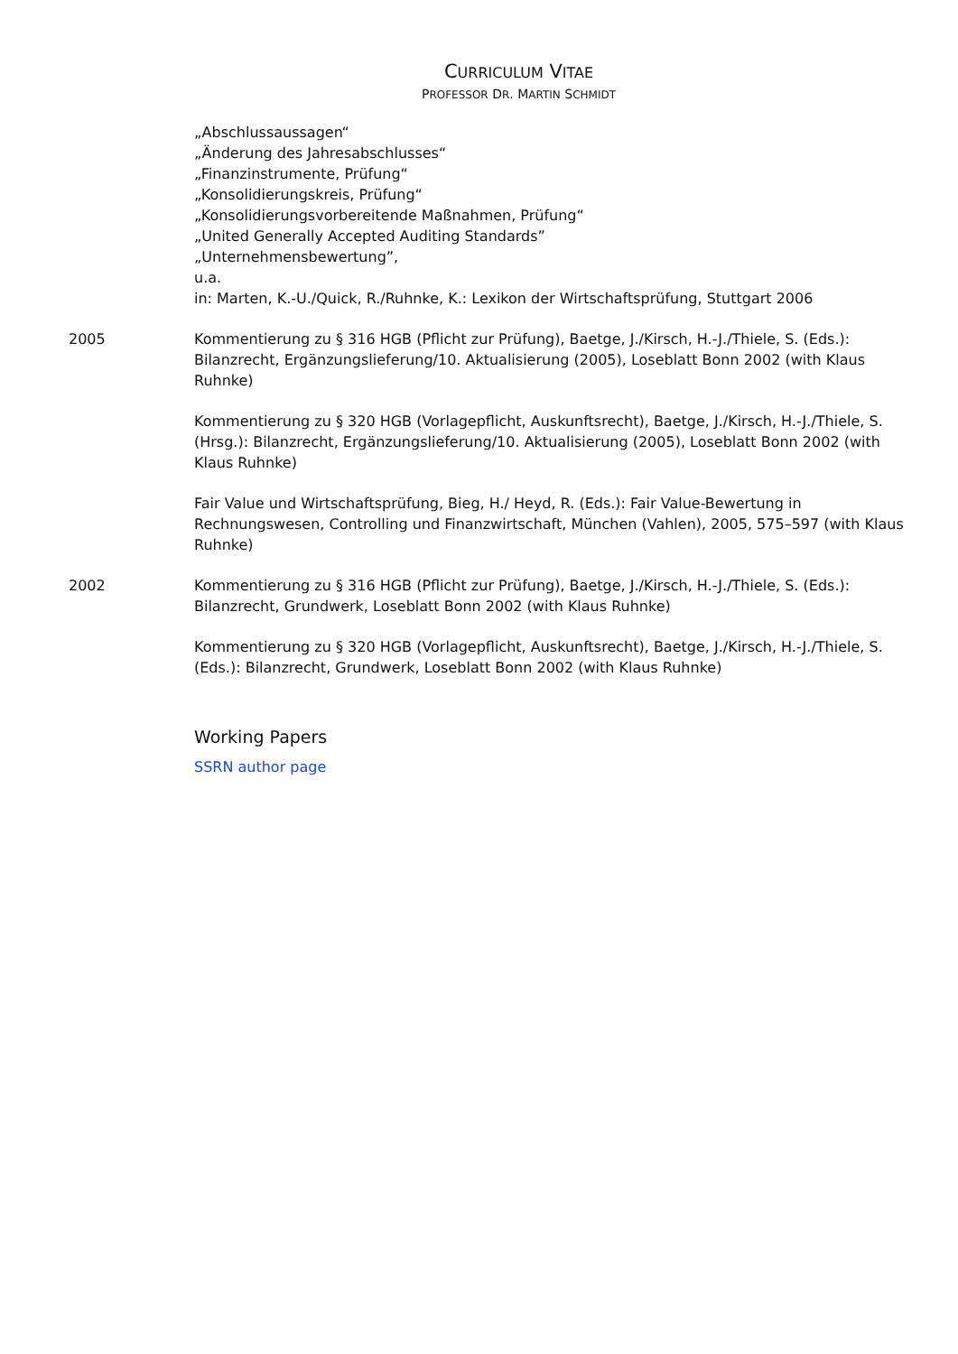CURRICULUM VITAE
PROFESSOR DR. MARTIN SCHMIDT
„Abschlussaussagen“
„Änderung des Jahresabschlusses“
„Finanzinstrumente, Prüfung“
„Konsolidierungskreis, Prüfung“
„Konsolidierungsvorbereitende Maßnahmen, Prüfung“
„United Generally Accepted Auditing Standards”
„Unternehmensbewertung”,
u.a.
in: Marten, K.-U./Quick, R./Ruhnke, K.: Lexikon der Wirtschaftsprüfung, Stuttgart 2006
2005 Kommentierung zu § 316 HGB (Pflicht zur Prüfung), Baetge, J./Kirsch, H.-J./Thiele, S. (Eds.): Bilanzrecht, Ergänzungslieferung/10. Aktualisierung (2005), Loseblatt Bonn 2002 (with Klaus Ruhnke)
Kommentierung zu § 320 HGB (Vorlagepflicht, Auskunftsrecht), Baetge, J./Kirsch, H.-J./Thiele, S. (Hrsg.): Bilanzrecht, Ergänzungslieferung/10. Aktualisierung (2005), Loseblatt Bonn 2002 (with Klaus Ruhnke)
Fair Value und Wirtschaftsprüfung, Bieg, H./ Heyd, R. (Eds.): Fair Value-Bewertung in Rechnungswesen, Controlling und Finanzwirtschaft, München (Vahlen), 2005, 575–597 (with Klaus Ruhnke)
2002 Kommentierung zu § 316 HGB (Pflicht zur Prüfung), Baetge, J./Kirsch, H.-J./Thiele, S. (Eds.): Bilanzrecht, Grundwerk, Loseblatt Bonn 2002 (with Klaus Ruhnke)
Kommentierung zu § 320 HGB (Vorlagepflicht, Auskunftsrecht), Baetge, J./Kirsch, H.-J./Thiele, S. (Eds.): Bilanzrecht, Grundwerk, Loseblatt Bonn 2002 (with Klaus Ruhnke)
Working Papers
SSRN author page